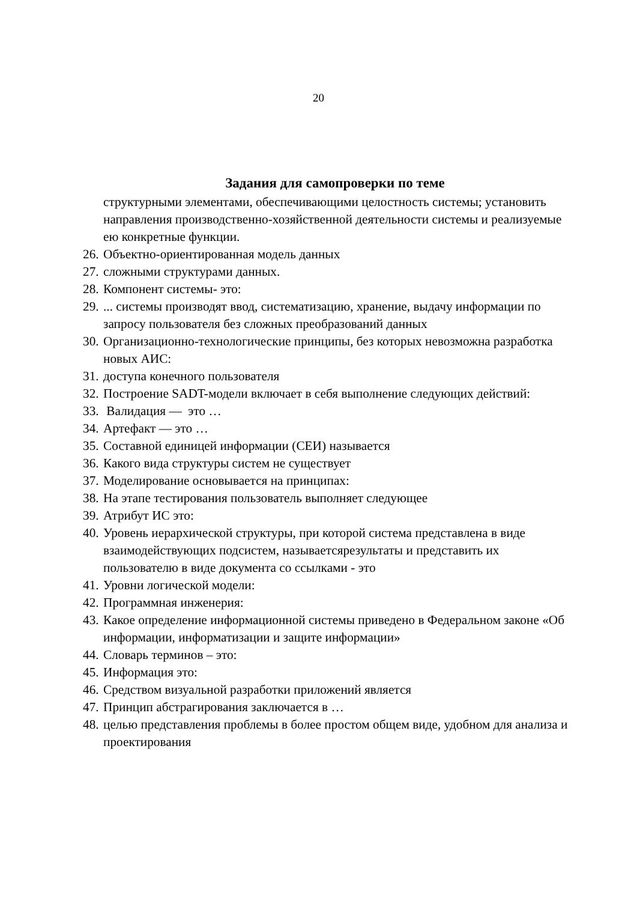20
Задания для самопроверки по теме
структурными элементами, обеспечивающими целостность системы; установить направления производственно-хозяйственной деятельности системы и реализуемые ею конкретные функции.
26. Объектно-ориентированная модель данных
27. сложными структурами данных.
28. Компонент системы- это:
29.... системы производят ввод, систематизацию, хранение, выдачу информации по запросу пользователя без сложных преобразований данных
30. Организационно-технологические принципы, без которых невозможна разработка новых АИС:
31. доступа конечного пользователя
32. Построение SADT-модели включает в себя выполнение следующих действий:
33. Валидация — это …
34. Артефакт — это …
35. Составной единицей информации (СЕИ) называется
36. Какого вида структуры систем не существует
37. Моделирование основывается на принципах:
38. На этапе тестирования пользователь выполняет следующее
39. Атрибут ИС это:
40. Уровень иерархической структуры, при которой система представлена в виде взаимодействующих подсистем, называетсярезультаты и представить их пользователю в виде документа со ссылками - это
41. Уровни логической модели:
42. Программная инженерия:
43. Какое определение информационной системы приведено в Федеральном законе «Об информации, информатизации и защите информации»
44. Словарь терминов – это:
45. Информация это:
46. Средством визуальной разработки приложений является
47. Принцип абстрагирования заключается в …
48. целью представления проблемы в более простом общем виде, удобном для анализа и проектирования